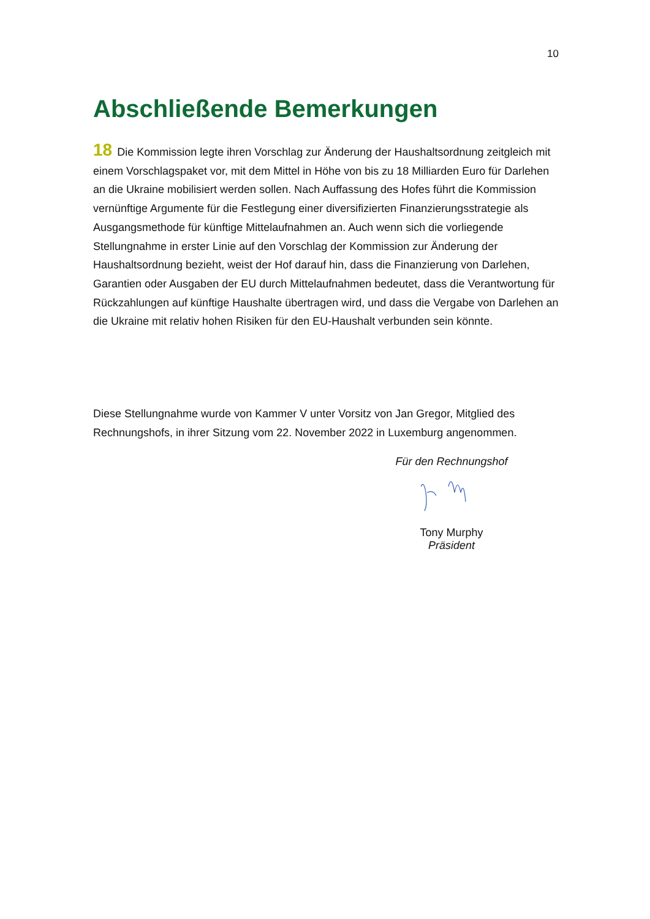10
Abschließende Bemerkungen
18 Die Kommission legte ihren Vorschlag zur Änderung der Haushaltsordnung zeitgleich mit einem Vorschlagspaket vor, mit dem Mittel in Höhe von bis zu 18 Milliarden Euro für Darlehen an die Ukraine mobilisiert werden sollen. Nach Auffassung des Hofes führt die Kommission vernünftige Argumente für die Festlegung einer diversifizierten Finanzierungsstrategie als Ausgangsmethode für künftige Mittelaufnahmen an. Auch wenn sich die vorliegende Stellungnahme in erster Linie auf den Vorschlag der Kommission zur Änderung der Haushaltsordnung bezieht, weist der Hof darauf hin, dass die Finanzierung von Darlehen, Garantien oder Ausgaben der EU durch Mittelaufnahmen bedeutet, dass die Verantwortung für Rückzahlungen auf künftige Haushalte übertragen wird, und dass die Vergabe von Darlehen an die Ukraine mit relativ hohen Risiken für den EU-Haushalt verbunden sein könnte.
Diese Stellungnahme wurde von Kammer V unter Vorsitz von Jan Gregor, Mitglied des Rechnungshofs, in ihrer Sitzung vom 22. November 2022 in Luxemburg angenommen.
Für den Rechnungshof
Tony Murphy
Präsident